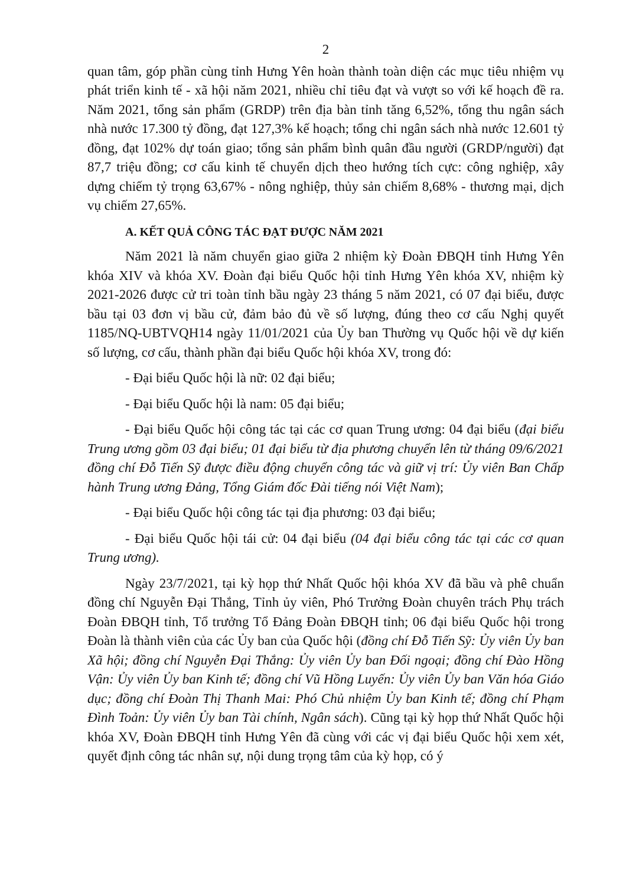2
quan tâm, góp phần cùng tỉnh Hưng Yên hoàn thành toàn diện các mục tiêu nhiệm vụ phát triển kinh tế - xã hội năm 2021, nhiều chỉ tiêu đạt và vượt so với kế hoạch đề ra. Năm 2021, tổng sản phẩm (GRDP) trên địa bàn tỉnh tăng 6,52%, tổng thu ngân sách nhà nước 17.300 tỷ đồng, đạt 127,3% kế hoạch; tổng chi ngân sách nhà nước 12.601 tỷ đồng, đạt 102% dự toán giao; tổng sản phẩm bình quân đầu người (GRDP/người) đạt 87,7 triệu đồng; cơ cấu kinh tế chuyển dịch theo hướng tích cực: công nghiệp, xây dựng chiếm tỷ trọng 63,67% - nông nghiệp, thủy sản chiếm 8,68% - thương mại, dịch vụ chiếm 27,65%.
A. KẾT QUẢ CÔNG TÁC ĐẠT ĐƯỢC NĂM 2021
Năm 2021 là năm chuyển giao giữa 2 nhiệm kỳ Đoàn ĐBQH tỉnh Hưng Yên khóa XIV và khóa XV. Đoàn đại biểu Quốc hội tỉnh Hưng Yên khóa XV, nhiệm kỳ 2021-2026 được cử tri toàn tỉnh bầu ngày 23 tháng 5 năm 2021, có 07 đại biểu, được bầu tại 03 đơn vị bầu cử, đảm bảo đủ về số lượng, đúng theo cơ cấu Nghị quyết 1185/NQ-UBTVQH14 ngày 11/01/2021 của Ủy ban Thường vụ Quốc hội về dự kiến số lượng, cơ cấu, thành phần đại biểu Quốc hội khóa XV, trong đó:
- Đại biểu Quốc hội là nữ: 02 đại biểu;
- Đại biểu Quốc hội là nam: 05 đại biểu;
- Đại biểu Quốc hội công tác tại các cơ quan Trung ương: 04 đại biểu (đại biểu Trung ương gồm 03 đại biểu; 01 đại biểu từ địa phương chuyển lên từ tháng 09/6/2021 đồng chí Đỗ Tiến Sỹ được điều động chuyển công tác và giữ vị trí: Ủy viên Ban Chấp hành Trung ương Đảng, Tổng Giám đốc Đài tiếng nói Việt Nam);
- Đại biểu Quốc hội công tác tại địa phương: 03 đại biểu;
- Đại biểu Quốc hội tái cử: 04 đại biểu (04 đại biểu công tác tại các cơ quan Trung ương).
Ngày 23/7/2021, tại kỳ họp thứ Nhất Quốc hội khóa XV đã bầu và phê chuẩn đồng chí Nguyễn Đại Thắng, Tỉnh ủy viên, Phó Trưởng Đoàn chuyên trách Phụ trách Đoàn ĐBQH tỉnh, Tổ trưởng Tổ Đảng Đoàn ĐBQH tỉnh; 06 đại biểu Quốc hội trong Đoàn là thành viên của các Ủy ban của Quốc hội (đồng chí Đỗ Tiến Sỹ: Ủy viên Ủy ban Xã hội; đồng chí Nguyễn Đại Thắng: Ủy viên Ủy ban Đối ngoại; đồng chí Đào Hồng Vận: Ủy viên Ủy ban Kinh tế; đồng chí Vũ Hồng Luyến: Ủy viên Ủy ban Văn hóa Giáo dục; đồng chí Đoàn Thị Thanh Mai: Phó Chủ nhiệm Ủy ban Kinh tế; đồng chí Phạm Đình Toản: Ủy viên Ủy ban Tài chính, Ngân sách). Cũng tại kỳ họp thứ Nhất Quốc hội khóa XV, Đoàn ĐBQH tỉnh Hưng Yên đã cùng với các vị đại biểu Quốc hội xem xét, quyết định công tác nhân sự, nội dung trọng tâm của kỳ họp, có ý